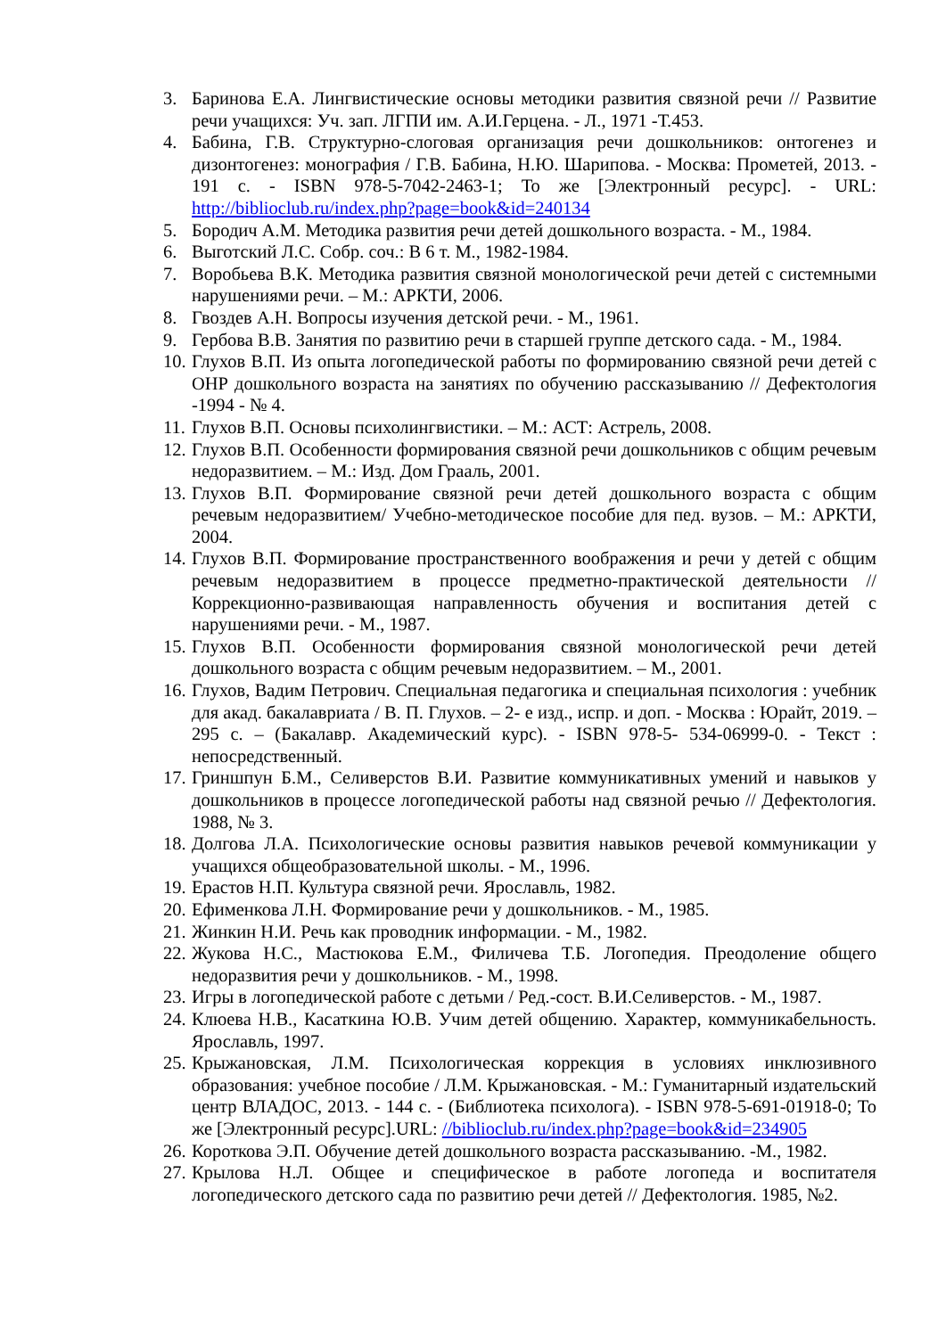3. Баринова Е.А. Лингвистические основы методики развития связной речи // Развитие речи учащихся: Уч. зап. ЛГПИ им. А.И.Герцена. - Л., 1971 -Т.453.
4. Бабина, Г.В. Структурно-слоговая организация речи дошкольников: онтогенез и дизонтогенез: монография / Г.В. Бабина, Н.Ю. Шарипова. - Москва: Прометей, 2013. - 191 с. - ISBN 978-5-7042-2463-1; То же [Электронный ресурс]. - URL: http://biblioclub.ru/index.php?page=book&id=240134
5. Бородич А.М. Методика развития речи детей дошкольного возраста. - М., 1984.
6. Выготский Л.С. Собр. соч.: В 6 т. М., 1982-1984.
7. Воробьева В.К. Методика развития связной монологической речи детей с системными нарушениями речи. – М.: АРКТИ, 2006.
8. Гвоздев А.Н. Вопросы изучения детской речи. - М., 1961.
9. Гербова В.В. Занятия по развитию речи в старшей группе детского сада. - М., 1984.
10. Глухов В.П. Из опыта логопедической работы по формированию связной речи детей с ОНР дошкольного возраста на занятиях по обучению рассказыванию // Дефектология -1994 - № 4.
11. Глухов В.П. Основы психолингвистики. – М.: АСТ: Астрель, 2008.
12. Глухов В.П. Особенности формирования связной речи дошкольников с общим речевым недоразвитием. – М.: Изд. Дом Грааль, 2001.
13. Глухов В.П. Формирование связной речи детей дошкольного возраста с общим речевым недоразвитием/ Учебно-методическое пособие для пед. вузов. – М.: АРКТИ, 2004.
14. Глухов В.П. Формирование пространственного воображения и речи у детей с общим речевым недоразвитием в процессе предметно-практической деятельности // Коррекционно-развивающая направленность обучения и воспитания детей с нарушениями речи. - М., 1987.
15. Глухов В.П. Особенности формирования связной монологической речи детей дошкольного возраста с общим речевым недоразвитием. – М., 2001.
16. Глухов, Вадим Петрович. Специальная педагогика и специальная психология : учебник для акад. бакалавриата / В. П. Глухов. – 2- е изд., испр. и доп. - Москва : Юрайт, 2019. – 295 с. – (Бакалавр. Академический курс). - ISBN 978-5- 534-06999-0. - Текст : непосредственный.
17. Гриншпун Б.М., Селиверстов В.И. Развитие коммуникативных умений и навыков у дошкольников в процессе логопедической работы над связной речью // Дефектология. 1988, № 3.
18. Долгова Л.А. Психологические основы развития навыков речевой коммуникации у учащихся общеобразовательной школы. - М., 1996.
19. Ерастов Н.П. Культура связной речи. Ярославль, 1982.
20. Ефименкова Л.Н. Формирование речи у дошкольников. - М., 1985.
21. Жинкин Н.И. Речь как проводник информации. - М., 1982.
22. Жукова Н.С., Мастюкова Е.М., Филичева Т.Б. Логопедия. Преодоление общего недоразвития речи у дошкольников. - М., 1998.
23. Игры в логопедической работе с детьми / Ред.-сост. В.И.Селиверстов. - М., 1987.
24. Клюева Н.В., Касаткина Ю.В. Учим детей общению. Характер, коммуникабельность. Ярославль, 1997.
25. Крыжановская, Л.М. Психологическая коррекция в условиях инклюзивного образования: учебное пособие / Л.М. Крыжановская. - М.: Гуманитарный издательский центр ВЛАДОС, 2013. - 144 с. - (Библиотека психолога). - ISBN 978-5-691-01918-0; То же [Электронный ресурс].URL: //biblioclub.ru/index.php?page=book&id=234905
26. Короткова Э.П. Обучение детей дошкольного возраста рассказыванию. -М., 1982.
27. Крылова Н.Л. Общее и специфическое в работе логопеда и воспитателя логопедического детского сада по развитию речи детей // Дефектология. 1985, №2.